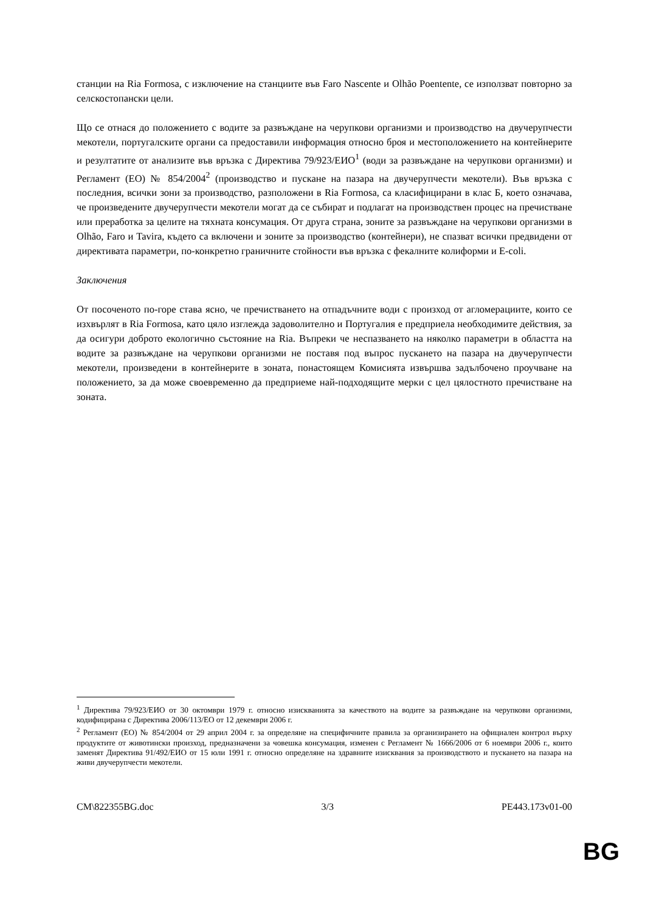станции на Ria Formosa, с изключение на станциите във Faro Nascente и Olhão Poentente, се използват повторно за селскостопански цели.
Що се отнася до положението с водите за развъждане на черупкови организми и производство на двучерупчести мекотели, португалските органи са предоставили информация относно броя и местоположението на контейнерите и резултатите от анализите във връзка с Директива 79/923/ЕИО<sup>1</sup> (води за развъждане на черупкови организми) и Регламент (ЕО) № 854/2004<sup>2</sup> (производство и пускане на пазара на двучерупчести мекотели). Във връзка с последния, всички зони за производство, разположени в Ria Formosa, са класифицирани в клас Б, което означава, че произведените двучерупчести мекотели могат да се събират и подлагат на производствен процес на пречистване или преработка за целите на тяхната консумация. От друга страна, зоните за развъждане на черупкови организми в Olhão, Faro и Tavira, където са включени и зоните за производство (контейнери), не спазват всички предвидени от директивата параметри, по-конкретно граничните стойности във връзка с фекалните колиформи и E-coli.
Заключения
От посоченото по-горе става ясно, че пречистването на отпадъчните води с произход от агломерациите, които се изхвърлят в Ria Formosa, като цяло изглежда задоволително и Португалия е предприела необходимите действия, за да осигури доброто екологично състояние на Ria. Въпреки че неспазването на няколко параметри в областта на водите за развъждане на черупкови организми не поставя под въпрос пускането на пазара на двучерупчести мекотели, произведени в контейнерите в зоната, понастоящем Комисията извършва задълбочено проучване на положението, за да може своевременно да предприеме най-подходящите мерки с цел цялостното пречистване на зоната.
<sup>1</sup> Директива 79/923/ЕИО от 30 октомври 1979 г. относно изискванията за качеството на водите за развъждане на черупкови организми, кодифицирана с Директива 2006/113/ЕО от 12 декември 2006 г.
<sup>2</sup> Регламент (ЕО) № 854/2004 от 29 април 2004 г. за определяне на специфичните правила за организирането на официален контрол върху продуктите от животински произход, предназначени за човешка консумация, изменен с Регламент № 1666/2006 от 6 ноември 2006 г., които заменят Директива 91/492/ЕИО от 15 юли 1991 г. относно определяне на здравните изисквания за производството и пускането на пазара на живи двучерупчести мекотели.
CM\822355BG.doc 3/3 PE443.173v01-00
BG